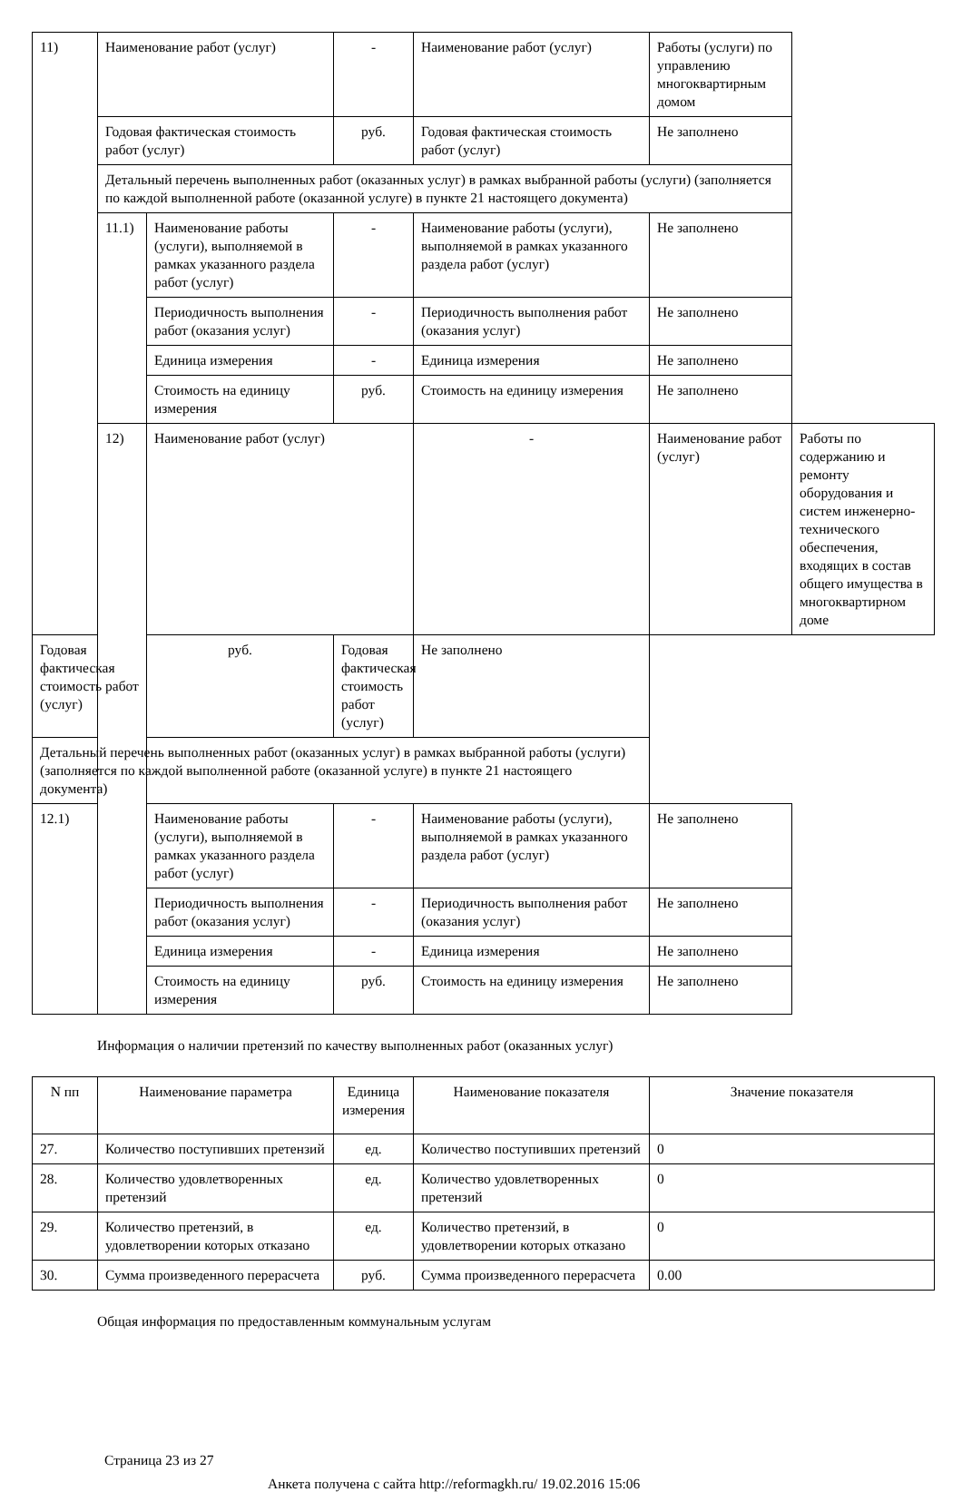| 11) | Наименование работ (услуг) | | - | Наименование работ (услуг) | Работы (услуги) по управлению многоквартирным домом | |
| | Годовая фактическая стоимость работ (услуг) | | руб. | Годовая фактическая стоимость работ (услуг) | Не заполнено | |
| | Детальный перечень выполненных работ (оказанных услуг) в рамках выбранной работы (услуги) (заполняется по каждой выполненной работе (оказанной услуге) в пункте 21 настоящего документа) | | | | | |
| | 11.1) | Наименование работы (услуги), выполняемой в рамках указанного раздела работ (услуг) | - | Наименование работы (услуги), выполняемой в рамках указанного раздела работ (услуг) | Не заполнено | |
| | | Периодичность выполнения работ (оказания услуг) | - | Периодичность выполнения работ (оказания услуг) | Не заполнено | |
| | | Единица измерения | - | Единица измерения | Не заполнено | |
| | | Стоимость на единицу измерения | руб. | Стоимость на единицу измерения | Не заполнено | |
| | 12) | Наименование работ (услуг) | | - | Наименование работ (услуг) | Работы по содержанию и ремонту оборудования и систем инженерно-технического обеспечения, входящих в состав общего имущества в многоквартирном доме |
| Годовая фактическая стоимость работ (услуг) | | руб. | Годовая фактическая стоимость работ (услуг) | Не заполнено | | |
| Детальный перечень выполненных работ (оказанных услуг) в рамках выбранной работы (услуги) (заполняется по каждой выполненной работе (оказанной услуге) в пункте 21 настоящего документа) | | | | | | |
| 12.1) | | Наименование работы (услуги), выполняемой в рамках указанного раздела работ (услуг) | - | Наименование работы (услуги), выполняемой в рамках указанного раздела работ (услуг) | Не заполнено | |
| | | Периодичность выполнения работ (оказания услуг) | - | Периодичность выполнения работ (оказания услуг) | Не заполнено | |
| | | Единица измерения | - | Единица измерения | Не заполнено | |
| | | Стоимость на единицу измерения | руб. | Стоимость на единицу измерения | Не заполнено | |
Информация о наличии претензий по качеству выполненных работ (оказанных услуг)
| N пп | Наименование параметра | Единица измерения | Наименование показателя | Значение показателя |
| --- | --- | --- | --- | --- |
| 27. | Количество поступивших претензий | ед. | Количество поступивших претензий | 0 |
| 28. | Количество удовлетворенных претензий | ед. | Количество удовлетворенных претензий | 0 |
| 29. | Количество претензий, в удовлетворении которых отказано | ед. | Количество претензий, в удовлетворении которых отказано | 0 |
| 30. | Сумма произведенного перерасчета | руб. | Сумма произведенного перерасчета | 0.00 |
Общая информация по предоставленным коммунальным услугам
Страница 23 из 27
Анкета получена с сайта http://reformagkh.ru/ 19.02.2016 15:06